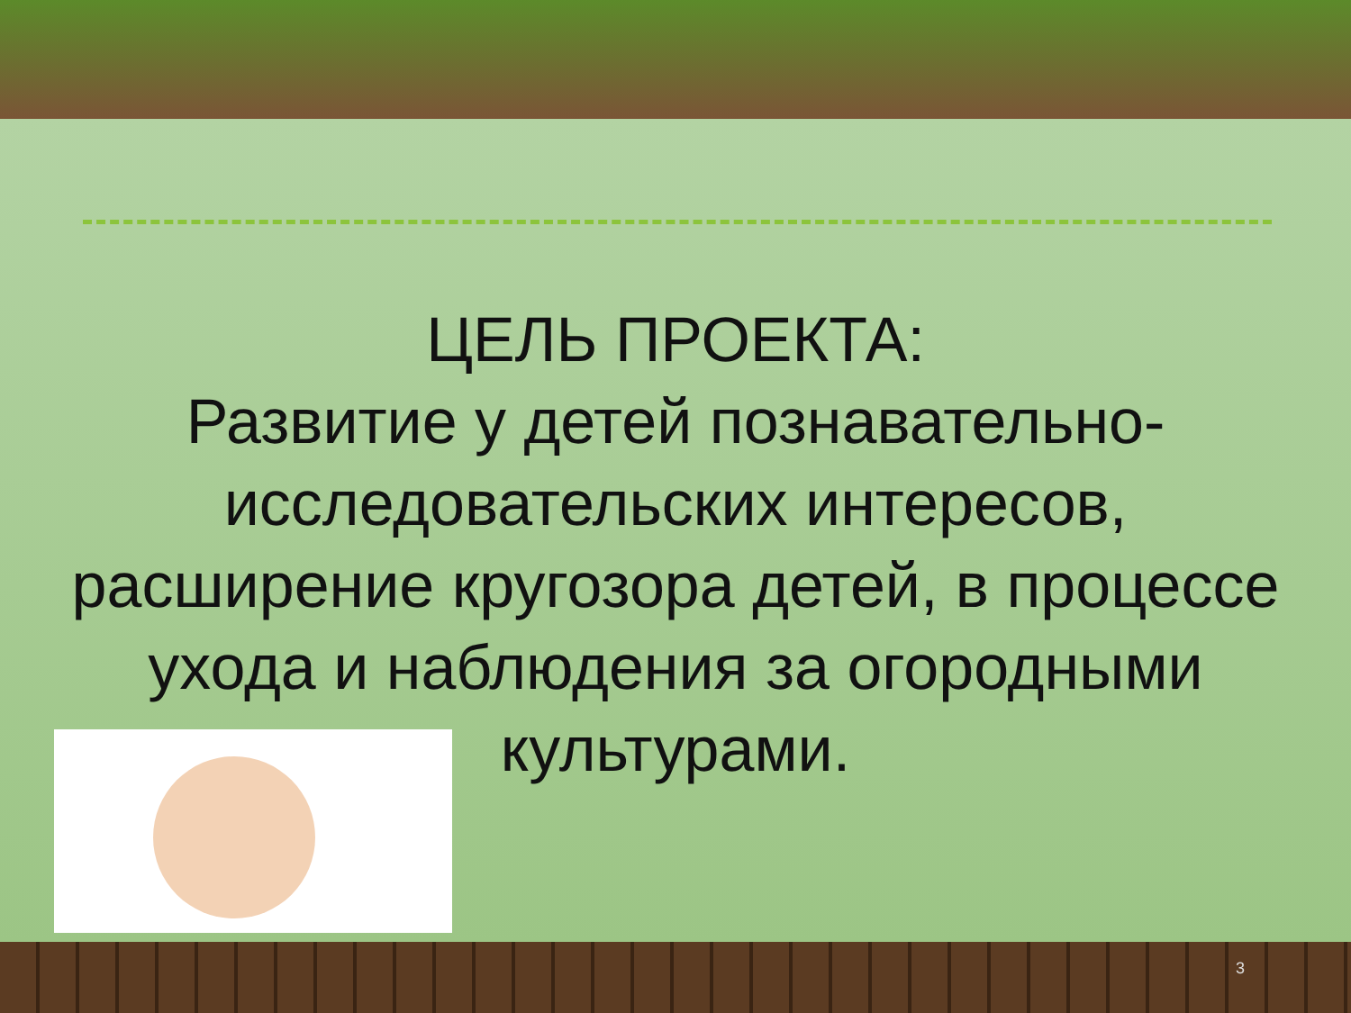ЦЕЛЬ ПРОЕКТА:
Развитие у детей познавательно-
исследовательских интересов,
расширение кругозора детей, в процессе
ухода и наблюдения за огородными
культурами.
3